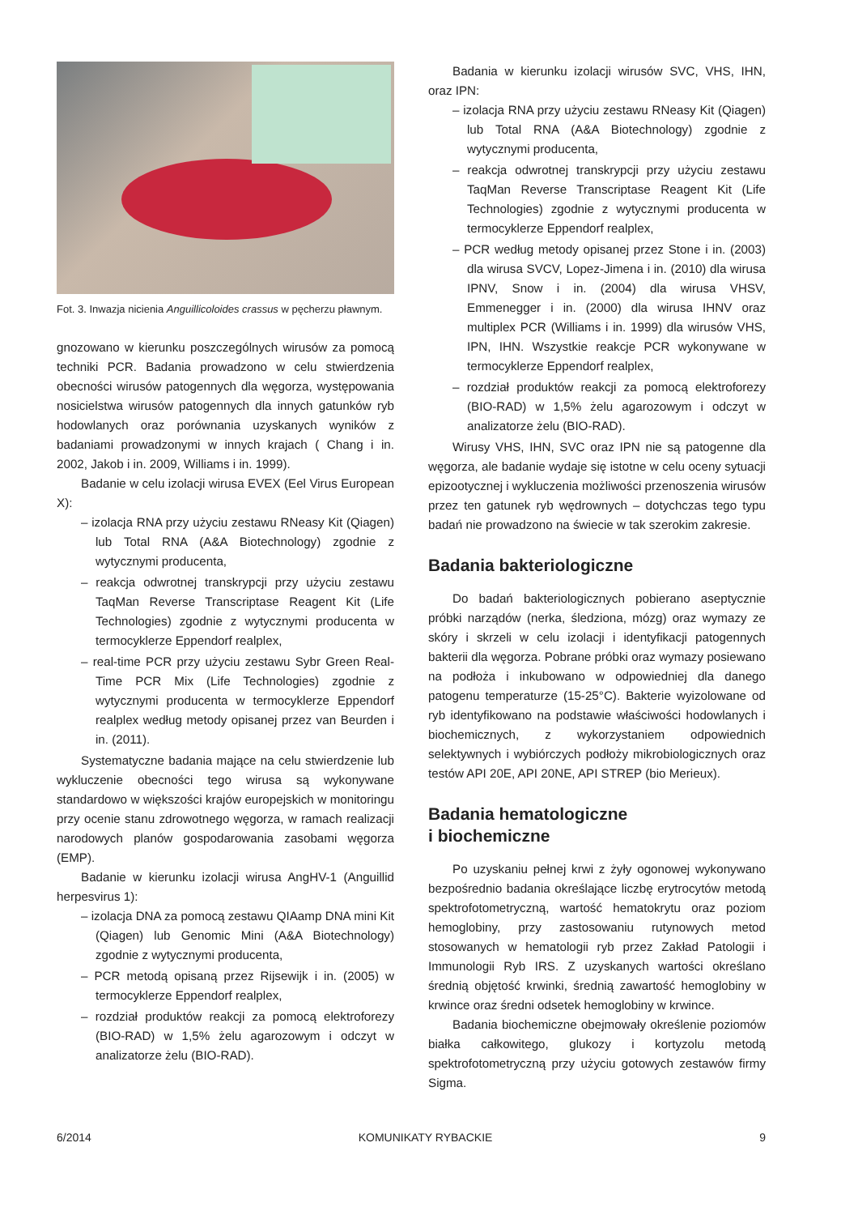Fot. 3. Inwazja nicienia Anguillicoloides crassus w pęcherzu pławnym.
gnozowano w kierunku poszczególnych wirusów za pomocą techniki PCR. Badania prowadzono w celu stwierdzenia obecności wirusów patogennych dla węgorza, występowania nosicielstwa wirusów patogennych dla innych gatunków ryb hodowlanych oraz porównania uzyskanych wyników z badaniami prowadzonymi w innych krajach ( Chang i in. 2002, Jakob i in. 2009, Williams i in. 1999).
Badanie w celu izolacji wirusa EVEX (Eel Virus European X):
– izolacja RNA przy użyciu zestawu RNeasy Kit (Qiagen) lub Total RNA (A&A Biotechnology) zgodnie z wytycznymi producenta,
– reakcja odwrotnej transkrypcji przy użyciu zestawu TaqMan Reverse Transcriptase Reagent Kit (Life Technologies) zgodnie z wytycznymi producenta w termocyklerze Eppendorf realplex,
– real-time PCR przy użyciu zestawu Sybr Green Real-Time PCR Mix (Life Technologies) zgodnie z wytycznymi producenta w termocyklerze Eppendorf realplex według metody opisanej przez van Beurden i in. (2011).
Systematyczne badania mające na celu stwierdzenie lub wykluczenie obecności tego wirusa są wykonywane standardowo w większości krajów europejskich w monitoringu przy ocenie stanu zdrowotnego węgorza, w ramach realizacji narodowych planów gospodarowania zasobami węgorza (EMP).
Badanie w kierunku izolacji wirusa AngHV-1 (Anguillid herpesvirus 1):
– izolacja DNA za pomocą zestawu QIAamp DNA mini Kit (Qiagen) lub Genomic Mini (A&A Biotechnology) zgodnie z wytycznymi producenta,
– PCR metodą opisaną przez Rijsewijk i in. (2005) w termocyklerze Eppendorf realplex,
– rozdział produktów reakcji za pomocą elektroforezy (BIO-RAD) w 1,5% żelu agarozowym i odczyt w analizatorze żelu (BIO-RAD).
Badania w kierunku izolacji wirusów SVC, VHS, IHN, oraz IPN:
– izolacja RNA przy użyciu zestawu RNeasy Kit (Qiagen) lub Total RNA (A&A Biotechnology) zgodnie z wytycznymi producenta,
– reakcja odwrotnej transkrypcji przy użyciu zestawu TaqMan Reverse Transcriptase Reagent Kit (Life Technologies) zgodnie z wytycznymi producenta w termocyklerze Eppendorf realplex,
– PCR według metody opisanej przez Stone i in. (2003) dla wirusa SVCV, Lopez-Jimena i in. (2010) dla wirusa IPNV, Snow i in. (2004) dla wirusa VHSV, Emmenegger i in. (2000) dla wirusa IHNV oraz multiplex PCR (Williams i in. 1999) dla wirusów VHS, IPN, IHN. Wszystkie reakcje PCR wykonywane w termocyklerze Eppendorf realplex,
– rozdział produktów reakcji za pomocą elektroforezy (BIO-RAD) w 1,5% żelu agarozowym i odczyt w analizatorze żelu (BIO-RAD).
Wirusy VHS, IHN, SVC oraz IPN nie są patogenne dla węgorza, ale badanie wydaje się istotne w celu oceny sytuacji epizootycznej i wykluczenia możliwości przenoszenia wirusów przez ten gatunek ryb wędrownych – dotychczas tego typu badań nie prowadzono na świecie w tak szerokim zakresie.
Badania bakteriologiczne
Do badań bakteriologicznych pobierano aseptycznie próbki narządów (nerka, śledziona, mózg) oraz wymazy ze skóry i skrzeli w celu izolacji i identyfikacji patogennych bakterii dla węgorza. Pobrane próbki oraz wymazy posiewano na podłoża i inkubowano w odpowiedniej dla danego patogenu temperaturze (15-25°C). Bakterie wyizolowane od ryb identyfikowano na podstawie właściwości hodowlanych i biochemicznych, z wykorzystaniem odpowiednich selektywnych i wybiórczych podłoży mikrobiologicznych oraz testów API 20E, API 20NE, API STREP (bio Merieux).
Badania hematologiczne
i biochemiczne
Po uzyskaniu pełnej krwi z żyły ogonowej wykonywano bezpośrednio badania określające liczbę erytrocytów metodą spektrofotometryczną, wartość hematokrytu oraz poziom hemoglobiny, przy zastosowaniu rutynowych metod stosowanych w hematologii ryb przez Zakład Patologii i Immunologii Ryb IRS. Z uzyskanych wartości określano średnią objętość krwinki, średnią zawartość hemoglobiny w krwince oraz średni odsetek hemoglobiny w krwince.
Badania biochemiczne obejmowały określenie poziomów białka całkowitego, glukozy i kortyzolu metodą spektrofotometryczną przy użyciu gotowych zestawów firmy Sigma.
6/2014 KOMUNIKATY RYBACKIE 9